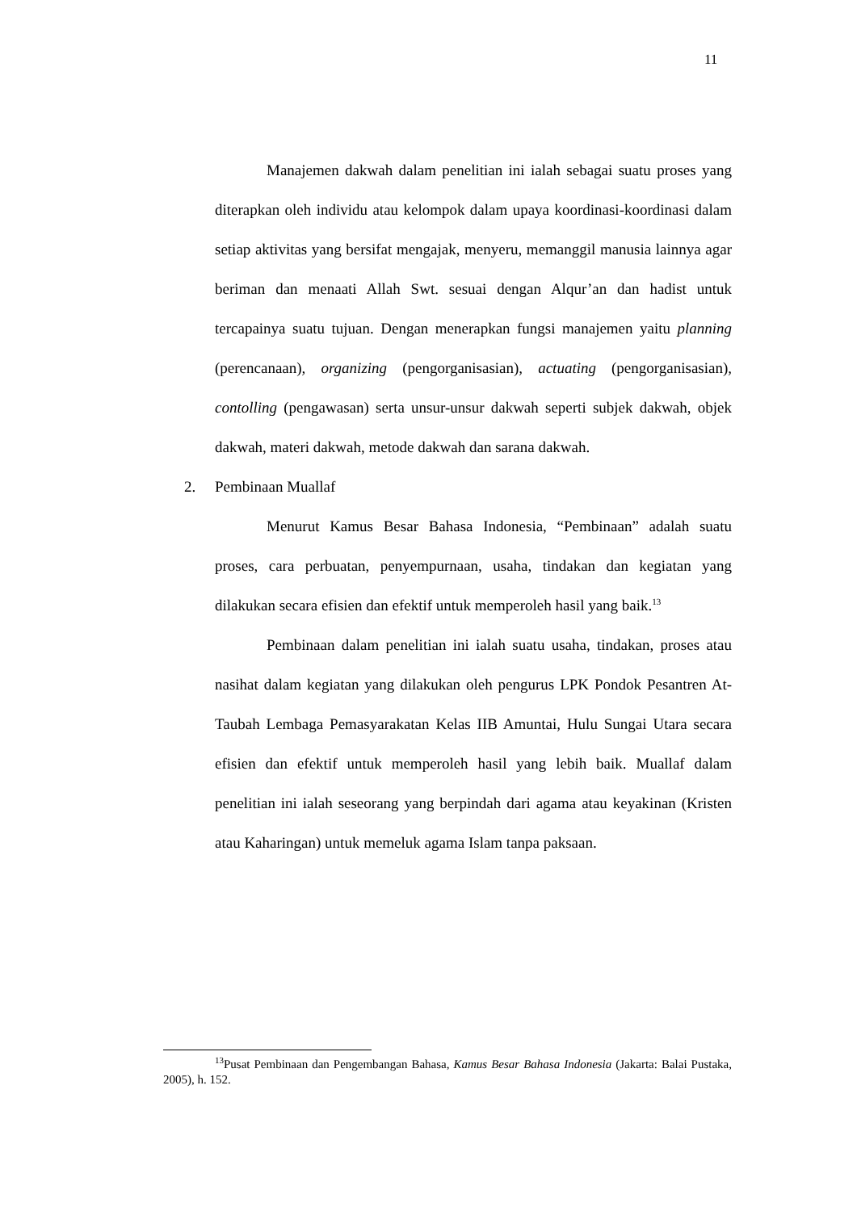11
Manajemen dakwah dalam penelitian ini ialah sebagai suatu proses yang diterapkan oleh individu atau kelompok dalam upaya koordinasi-koordinasi dalam setiap aktivitas yang bersifat mengajak, menyeru, memanggil manusia lainnya agar beriman dan menaati Allah Swt. sesuai dengan Alqur’an dan hadist untuk tercapainya suatu tujuan. Dengan menerapkan fungsi manajemen yaitu planning (perencanaan), organizing (pengorganisasian), actuating (pengorganisasian), contolling (pengawasan) serta unsur-unsur dakwah seperti subjek dakwah, objek dakwah, materi dakwah, metode dakwah dan sarana dakwah.
2. Pembinaan Muallaf
Menurut Kamus Besar Bahasa Indonesia, “Pembinaan” adalah suatu proses, cara perbuatan, penyempurnaan, usaha, tindakan dan kegiatan yang dilakukan secara efisien dan efektif untuk memperoleh hasil yang baik.<sup>13</sup>
Pembinaan dalam penelitian ini ialah suatu usaha, tindakan, proses atau nasihat dalam kegiatan yang dilakukan oleh pengurus LPK Pondok Pesantren At-Taubah Lembaga Pemasyarakatan Kelas IIB Amuntai, Hulu Sungai Utara secara efisien dan efektif untuk memperoleh hasil yang lebih baik. Muallaf dalam penelitian ini ialah seseorang yang berpindah dari agama atau keyakinan (Kristen atau Kaharingan) untuk memeluk agama Islam tanpa paksaan.
<sup>13</sup> Pusat Pembinaan dan Pengembangan Bahasa, Kamus Besar Bahasa Indonesia (Jakarta: Balai Pustaka, 2005), h. 152.